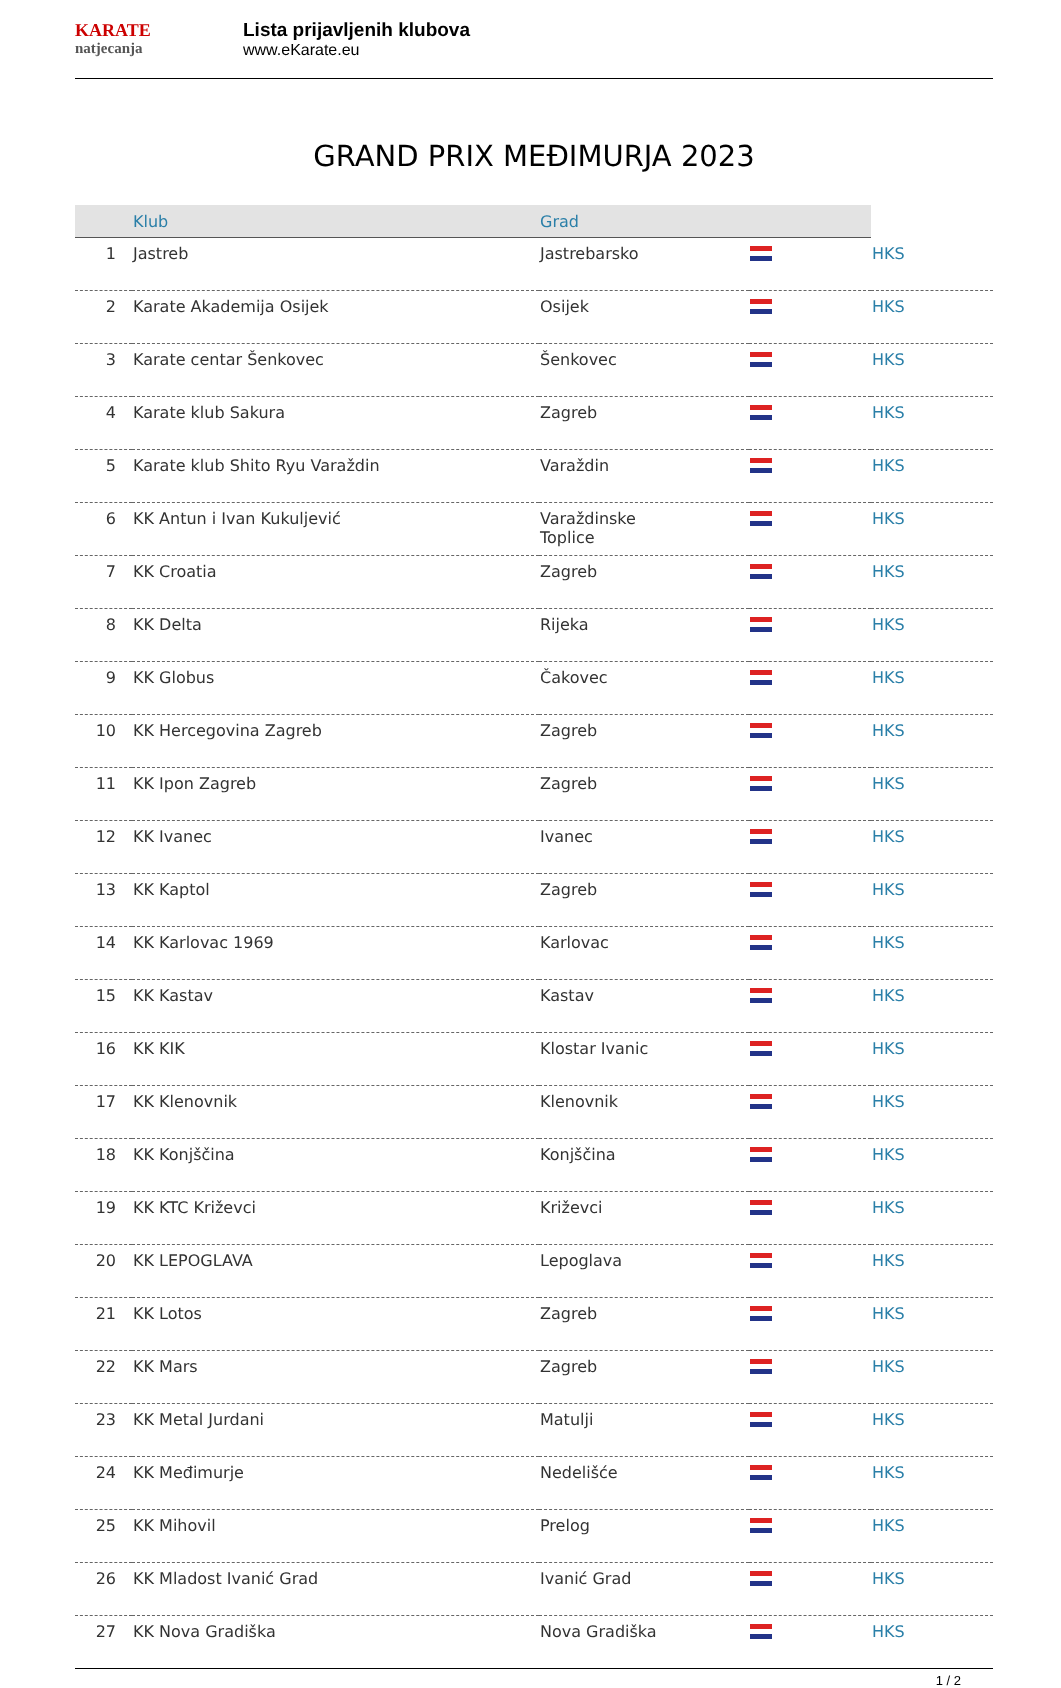KARATE
natjecanja
Lista prijavljenih klubova
www.eKarate.eu
GRAND PRIX MEĐIMURJA 2023
| | Klub | Grad | | | |
| --- | --- | --- | --- | --- | --- |
| 1 | Jastreb | | Jastrebarsko | | HKS |
| 2 | Karate Akademija Osijek | | Osijek | | HKS |
| 3 | Karate centar Šenkovec | | Šenkovec | | HKS |
| 4 | Karate klub Sakura | | Zagreb | | HKS |
| 5 | Karate klub Shito Ryu Varaždin | | Varaždin | | HKS |
| 6 | KK Antun i Ivan Kukuljević | | Varaždinske Toplice | | HKS |
| 7 | KK Croatia | | Zagreb | | HKS |
| 8 | KK Delta | | Rijeka | | HKS |
| 9 | KK Globus | | Čakovec | | HKS |
| 10 | KK Hercegovina Zagreb | | Zagreb | | HKS |
| 11 | KK Ipon Zagreb | | Zagreb | | HKS |
| 12 | KK Ivanec | | Ivanec | | HKS |
| 13 | KK Kaptol | | Zagreb | | HKS |
| 14 | KK Karlovac 1969 | | Karlovac | | HKS |
| 15 | KK Kastav | | Kastav | | HKS |
| 16 | KK KIK | | Klostar Ivanic | | HKS |
| 17 | KK Klenovnik | | Klenovnik | | HKS |
| 18 | KK Konjščina | | Konjščina | | HKS |
| 19 | KK KTC Križevci | | Križevci | | HKS |
| 20 | KK LEPOGLAVA | | Lepoglava | | HKS |
| 21 | KK Lotos | | Zagreb | | HKS |
| 22 | KK Mars | | Zagreb | | HKS |
| 23 | KK Metal Jurdani | | Matulji | | HKS |
| 24 | KK Međimurje | | Nedelišće | | HKS |
| 25 | KK Mihovil | | Prelog | | HKS |
| 26 | KK Mladost Ivanić Grad | | Ivanić Grad | | HKS |
| 27 | KK Nova Gradiška | | Nova Gradiška | | HKS |
1 / 2